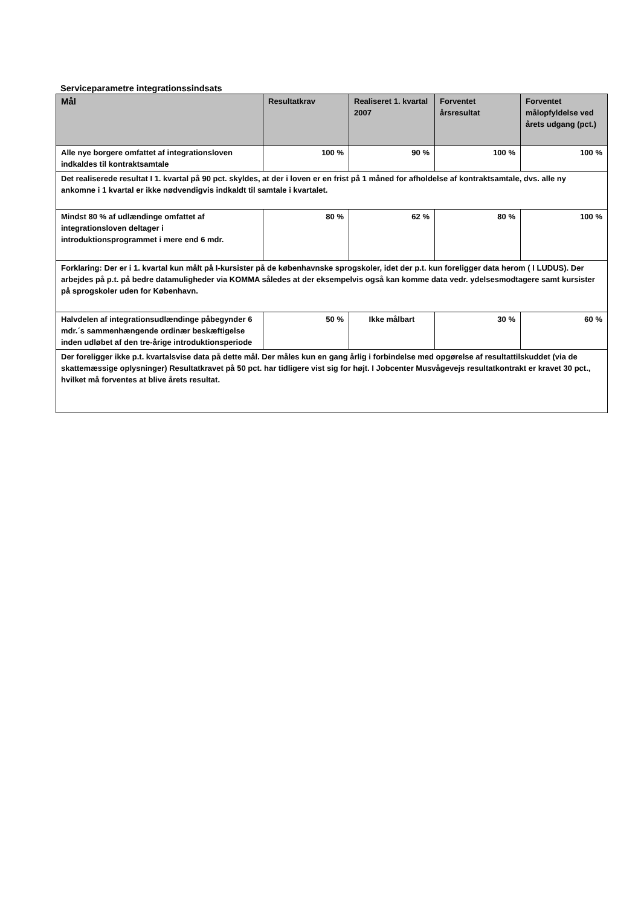Serviceparametre integrationssindsats
| Mål | Resultatkrav | Realiseret 1. kvartal 2007 | Forventet årsresultat | Forventet målopfyldelse ved årets udgang (pct.) |
| --- | --- | --- | --- | --- |
| Alle nye borgere omfattet af integrationsloven indkaldes til kontraktsamtale | 100 % | 90 % | 100 % | 100 % |
| Det realiserede resultat I 1. kvartal på 90 pct. skyldes, at der i loven er en frist på 1 måned for afholdelse af kontraktsamtale, dvs. alle ny ankomne i 1 kvartal er ikke nødvendigvis indkaldt til samtale i kvartalet. | | | | |
| Mindst 80 % af udlændinge omfattet af integrationsloven deltager i introduktionsprogrammet i mere end 6 mdr. | 80 % | 62 % | 80 % | 100 % |
| Forklaring: Der er i 1. kvartal kun målt på I-kursister på de københavnske sprogskoler, idet der p.t. kun foreligger data herom ( I LUDUS). Der arbejdes på p.t. på bedre datamuligheder via KOMMA således at der eksempelvis også kan komme data vedr. ydelsesmodtagere samt kursister på sprogskoler uden for København. | | | | |
| Halvdelen af integrationsudlændinge påbegynder 6 mdr.´s sammenhængende ordinær beskæftigelse inden udløbet af den tre-årige introduktionsperiode | 50 % | Ikke målbart | 30 % | 60 % |
| Der foreligger ikke p.t. kvartalsvise data på dette mål. Der måles kun en gang årlig i forbindelse med opgørelse af resultattilskuddet (via de skattemæssige oplysninger) Resultatkravet på 50 pct. har tidligere vist sig for højt. I Jobcenter Musvågevejs resultatkontrakt er kravet 30 pct., hvilket må forventes at blive årets resultat. | | | | |